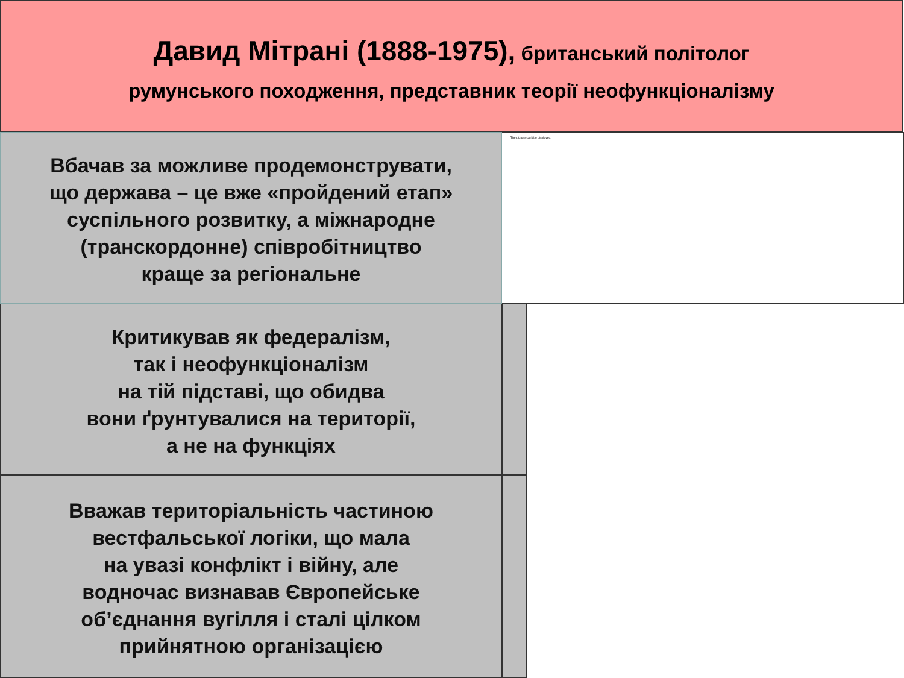Давид Мітрані (1888-1975), британський політолог
румунського походження, представник теорії неофункціоналізму
The picture can't be displayed.
Вбачав за можливе продемонструвати,
що держава – це вже «пройдений етап»
суспільного розвитку, а міжнародне
(транскордонне) співробітництво
краще за регіональне
Критикував як федералізм,
так і неофункціоналізм
на тій підставі, що обидва
вони ґрунтувалися на території,
а не на функціях
Вважав територіальність частиною
вестфальської логіки, що мала
на увазі конфлікт і війну, але
водночас визнавав Європейське
об’єднання вугілля і сталі цілком
прийнятною організацією